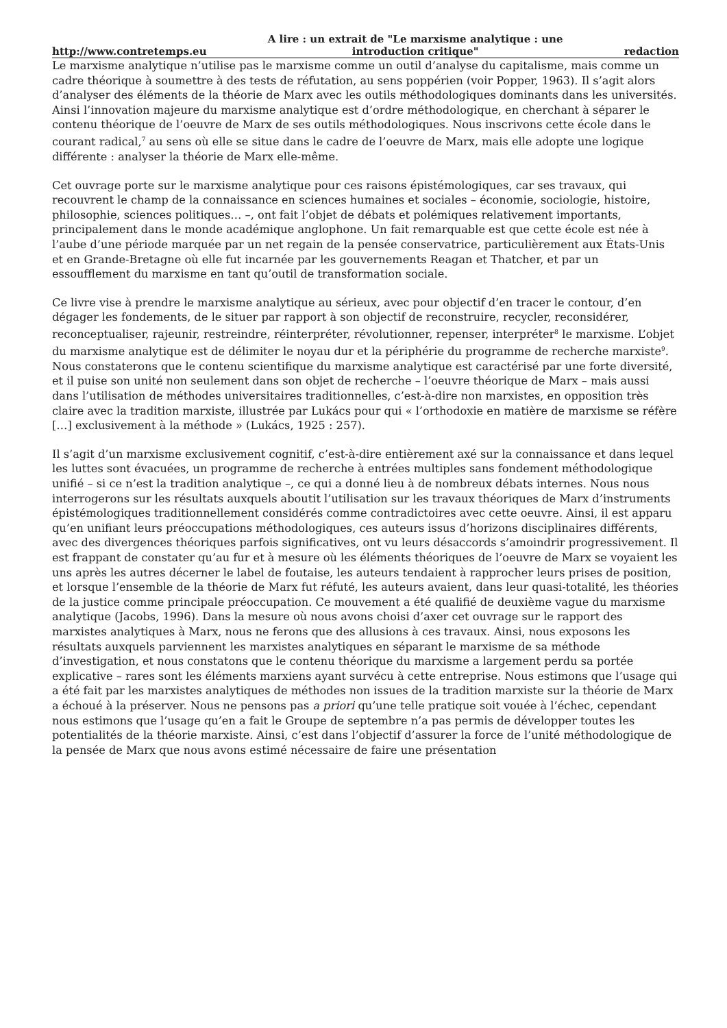http://www.contretemps.eu A lire : un extrait de "Le marxisme analytique : une
introduction critique" redaction
Le marxisme analytique n’utilise pas le marxisme comme un outil d’analyse du capitalisme, mais comme un cadre théorique à soumettre à des tests de réfutation, au sens poppérien (voir Popper, 1963). Il s’agit alors d’analyser des éléments de la théorie de Marx avec les outils méthodologiques dominants dans les universités. Ainsi l’innovation majeure du marxisme analytique est d’ordre méthodologique, en cherchant à séparer le contenu théorique de l’oeuvre de Marx de ses outils méthodologiques. Nous inscrivons cette école dans le courant radical,<sup>7</sup> au sens où elle se situe dans le cadre de l’oeuvre de Marx, mais elle adopte une logique différente : analyser la théorie de Marx elle-même.
Cet ouvrage porte sur le marxisme analytique pour ces raisons épistémologiques, car ses travaux, qui recouvrent le champ de la connaissance en sciences humaines et sociales – économie, sociologie, histoire, philosophie, sciences politiques… –, ont fait l’objet de débats et polémiques relativement importants, principalement dans le monde académique anglophone. Un fait remarquable est que cette école est née à l’aube d’une période marquée par un net regain de la pensée conservatrice, particulièrement aux États-Unis et en Grande-Bretagne où elle fut incarnée par les gouvernements Reagan et Thatcher, et par un essoufflement du marxisme en tant qu’outil de transformation sociale.
Ce livre vise à prendre le marxisme analytique au sérieux, avec pour objectif d’en tracer le contour, d’en dégager les fondements, de le situer par rapport à son objectif de reconstruire, recycler, reconsidérer, reconceptualiser, rajeunir, restreindre, réinterpréter, révolutionner, repenser, interpréter<sup>8</sup> le marxisme. L’objet du marxisme analytique est de délimiter le noyau dur et la périphérie du programme de recherche marxiste<sup>9</sup>. Nous constaterons que le contenu scientifique du marxisme analytique est caractérisé par une forte diversité, et il puise son unité non seulement dans son objet de recherche – l’oeuvre théorique de Marx – mais aussi dans l’utilisation de méthodes universitaires traditionnelles, c’est-à-dire non marxistes, en opposition très claire avec la tradition marxiste, illustrée par Lukács pour qui « l’orthodoxie en matière de marxisme se réfère […] exclusivement à la méthode » (Lukács, 1925 : 257).
Il s’agit d’un marxisme exclusivement cognitif, c’est-à-dire entièrement axé sur la connaissance et dans lequel les luttes sont évacuées, un programme de recherche à entrées multiples sans fondement méthodologique unifié – si ce n’est la tradition analytique –, ce qui a donné lieu à de nombreux débats internes. Nous nous interrogerons sur les résultats auxquels aboutit l’utilisation sur les travaux théoriques de Marx d’instruments épistémologiques traditionnellement considérés comme contradictoires avec cette oeuvre. Ainsi, il est apparu qu’en unifiant leurs préoccupations méthodologiques, ces auteurs issus d’horizons disciplinaires différents, avec des divergences théoriques parfois significatives, ont vu leurs désaccords s’amoindrir progressivement. Il est frappant de constater qu’au fur et à mesure où les éléments théoriques de l’oeuvre de Marx se voyaient les uns après les autres décerner le label de foutaise, les auteurs tendaient à rapprocher leurs prises de position, et lorsque l’ensemble de la théorie de Marx fut réfuté, les auteurs avaient, dans leur quasi-totalité, les théories de la justice comme principale préoccupation. Ce mouvement a été qualifié de deuxième vague du marxisme analytique (Jacobs, 1996). Dans la mesure où nous avons choisi d’axer cet ouvrage sur le rapport des marxistes analytiques à Marx, nous ne ferons que des allusions à ces travaux. Ainsi, nous exposons les résultats auxquels parviennent les marxistes analytiques en séparant le marxisme de sa méthode d’investigation, et nous constatons que le contenu théorique du marxisme a largement perdu sa portée explicative – rares sont les éléments marxiens ayant survécu à cette entreprise. Nous estimons que l’usage qui a été fait par les marxistes analytiques de méthodes non issues de la tradition marxiste sur la théorie de Marx a échoué à la préserver. Nous ne pensons pas a priori qu’une telle pratique soit vouée à l’échec, cependant nous estimons que l’usage qu’en a fait le Groupe de septembre n’a pas permis de développer toutes les potentialités de la théorie marxiste. Ainsi, c’est dans l’objectif d’assurer la force de l’unité méthodologique de la pensée de Marx que nous avons estimé nécessaire de faire une présentation